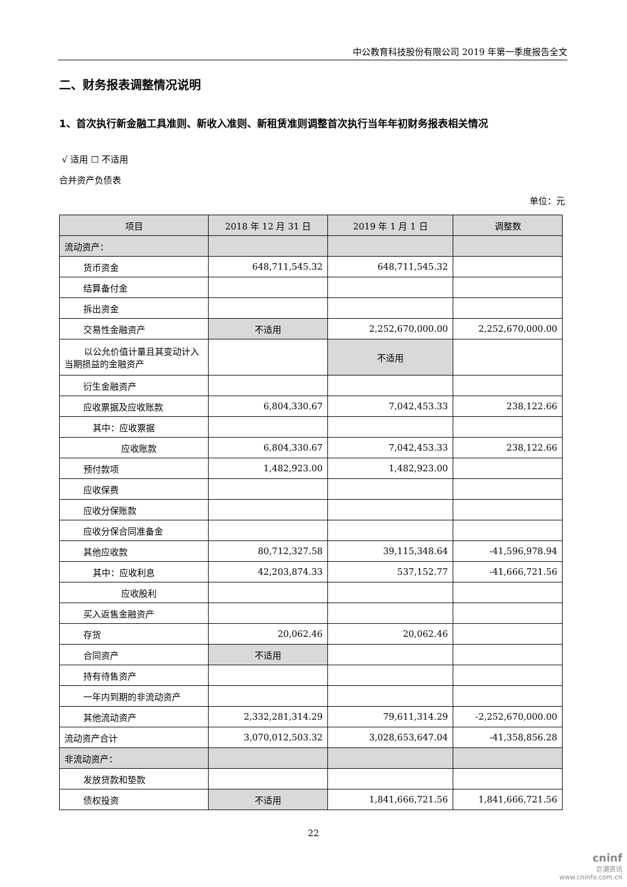中公教育科技股份有限公司 2019 年第一季度报告全文
二、财务报表调整情况说明
1、首次执行新金融工具准则、新收入准则、新租赁准则调整首次执行当年年初财务报表相关情况
√ 适用 ☐ 不适用
合并资产负债表
单位：元
| 项目 | 2018 年 12 月 31 日 | 2019 年 1 月 1 日 | 调整数 |
| --- | --- | --- | --- |
| 流动资产： | | | |
| 货币资金 | 648,711,545.32 | 648,711,545.32 | |
| 结算备付金 | | | |
| 拆出资金 | | | |
| 交易性金融资产 | 不适用 | 2,252,670,000.00 | 2,252,670,000.00 |
| 以公允价值计量且其变动计入当期损益的金融资产 | | 不适用 | |
| 衍生金融资产 | | | |
| 应收票据及应收账款 | 6,804,330.67 | 7,042,453.33 | 238,122.66 |
| 其中：应收票据 | | | |
| 应收账款 | 6,804,330.67 | 7,042,453.33 | 238,122.66 |
| 预付款项 | 1,482,923.00 | 1,482,923.00 | |
| 应收保费 | | | |
| 应收分保账款 | | | |
| 应收分保合同准备金 | | | |
| 其他应收款 | 80,712,327.58 | 39,115,348.64 | -41,596,978.94 |
| 其中：应收利息 | 42,203,874.33 | 537,152.77 | -41,666,721.56 |
| 应收股利 | | | |
| 买入返售金融资产 | | | |
| 存货 | 20,062.46 | 20,062.46 | |
| 合同资产 | 不适用 | | |
| 持有待售资产 | | | |
| 一年内到期的非流动资产 | | | |
| 其他流动资产 | 2,332,281,314.29 | 79,611,314.29 | -2,252,670,000.00 |
| 流动资产合计 | 3,070,012,503.32 | 3,028,653,647.04 | -41,358,856.28 |
| 非流动资产： | | | |
| 发放贷款和垫款 | | | |
| 债权投资 | 不适用 | 1,841,666,721.56 | 1,841,666,721.56 |
22
cninf
巨潮资讯
www.cninfo.com.cn